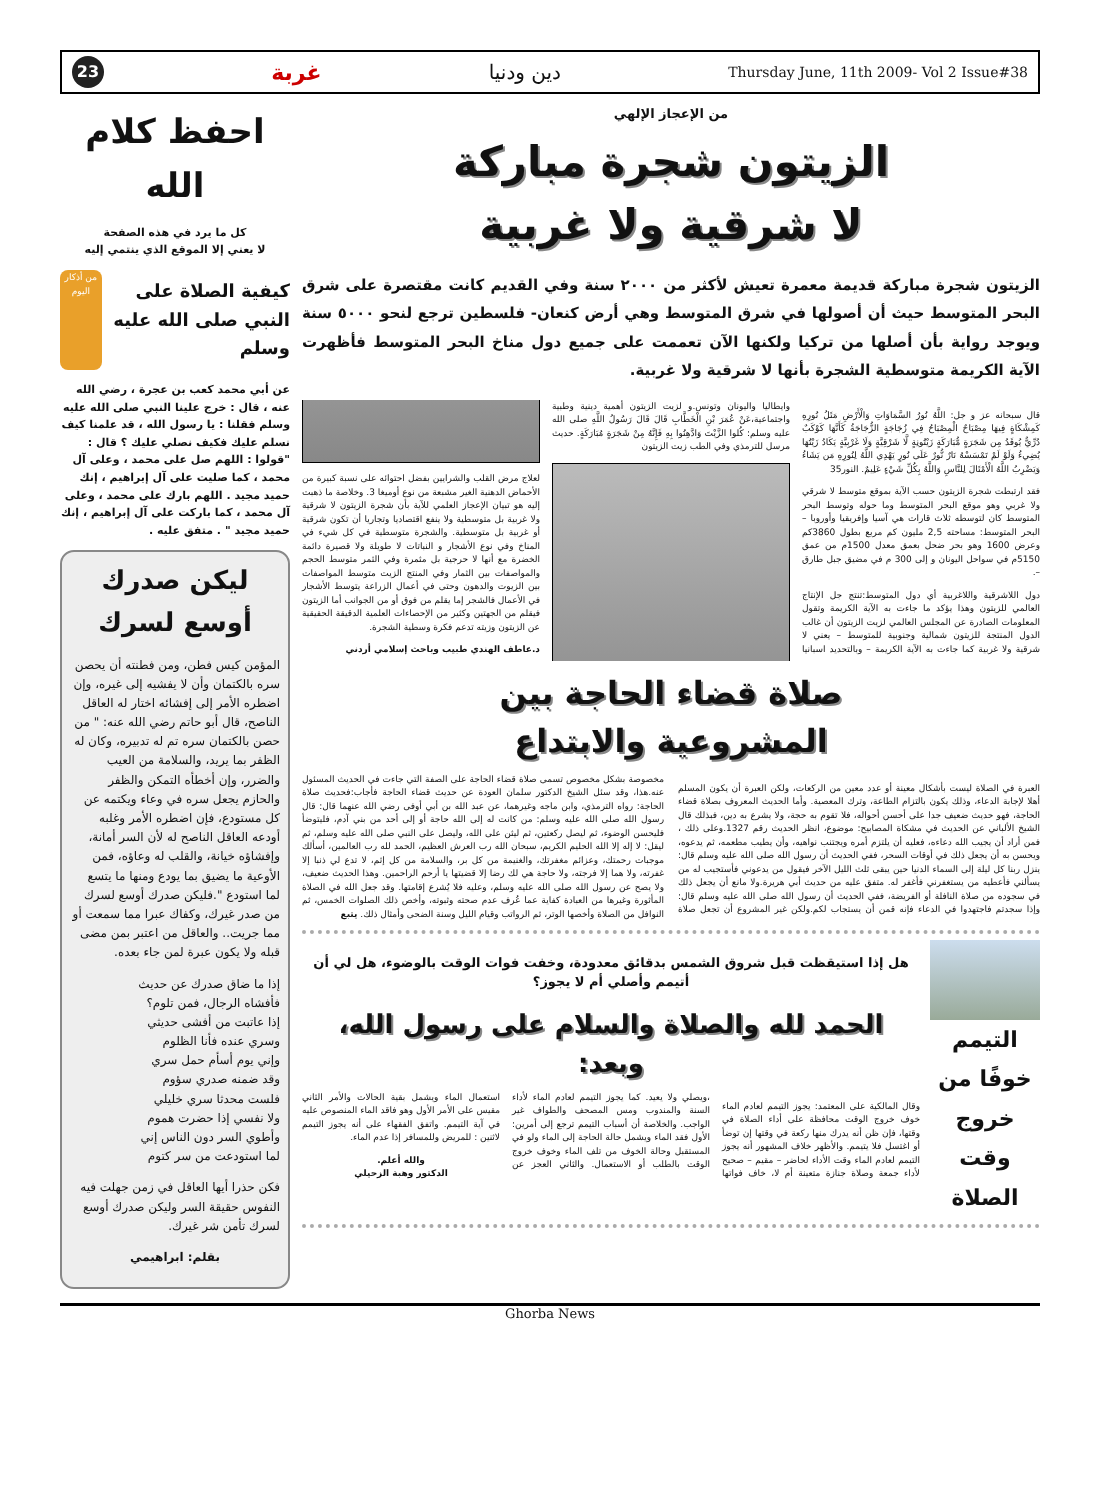23 غربة دين ودنيا Thursday June, 11th 2009- Vol 2 Issue#38
من الإعجاز الإلهي
الزيتون شجرة مباركة
لا شرقية ولا غربية
الزيتون شجرة مباركة قديمة معمرة تعيش لأكثر من ٢٠٠٠ سنة وفي القديم كانت مقتصرة على شرق البحر المتوسط حيث أن أصولها في شرق المتوسط وهي أرض كنعان- فلسطين ترجع لنحو ٥٠٠٠ سنة ويوجد رواية بأن أصلها من تركيا ولكنها الآن تعممت على جميع دول مناخ البحر المتوسط فأظهرت الآية الكريمة متوسطية الشجرة بأنها لا شرقية ولا غربية.
قال سبحانه عز و جل: اللَّهُ نُورُ السَّمَاوَاتِ وَالْأَرْضِ مَثَلُ نُورِهِ كَمِشْكَاةٍ فِيهَا مِصْبَاحٌ الْمِصْبَاحُ فِي زُجَاجَةٍ الزُّجَاجَةُ كَأَنَّهَا كَوْكَبٌ دُرِّيٌّ يُوقَدُ مِن شَجَرَةٍ مُّبَارَكَةٍ زَيْتُونِةٍ لَّا شَرْقِيَّةٍ وَلَا غَرْبِيَّةٍ يَكَادُ زَيْتُهَا يُضِيءُ وَلَوْ لَمْ تَمْسَسْهُ نَارٌ نُّورٌ عَلَى نُورٍ يَهْدِي اللَّهُ لِنُورِهِ مَن يَشَاءُ وَيَضْرِبُ اللَّهُ الْأَمْثَالَ لِلنَّاسِ وَاللَّهُ بِكُلِّ شَيْءٍ عَلِيمٌ. النور35
فقد ارتبطت شجرة الزيتون حسب الآية بموقع متوسط لا شرقي ولا غربي وهو موقع البحر المتوسط وما حوله وتوسط البحر المتوسط كان لتوسطه ثلاث قارات هي آسيا وإفريقيا وأوروبا – البحر المتوسط: مساحته 2,5 مليون كم مربع بطول 3860كم وعرض 1600 وهو بحر ضحل بعمق معدل 1500م من عمق 5150م في سواحل اليونان و إلى 300 م في مضيق جبل طارق –.
دول اللاشرقية واللاغربية أي دول المتوسط:تنتج جل الإنتاج العالمي للزيتون وهذا يؤكد ما جاءت به الآية الكريمة وتقول المعلومات الصادرة عن المجلس العالمي لزيت الزيتون أن غالب الدول المنتجة للزيتون شمالية وجنوبية للمتوسط – يعني لا شرقية ولا غربية كما جاءت به الآية الكريمة – وبالتحديد اسبانيا وايطاليا واليونان وتونس.و لزيت الزيتون أهمية دينية وطبية واجتماعية،عَنْ عُمَرَ بْنِ الْخَطَّابِ قَالَ قَالَ رَسُولُ اللَّهِ صلى الله عليه وسلم: كُلوا الزَّيْتَ وَادَّهِنُوا بِهِ فَإِنَّهُ مِنْ شَجَرَةٍ مُبَارَكَةٍ. حديث مرسل للترمذي وفي الطب زيت الزيتون
لعلاج مرض القلب والشرايين بفضل احتوائه على نسبة كبيرة من الأحماض الدهنية الغير مشبعة من نوع أوميغا 3. وخلاصة ما ذهبت إليه هو تبيان الإعجاز العلمي للآية بأن شجرة الزيتون لا شرقية ولا غربية بل متوسطية ولا ينفع اقتصاديا وتجاريا أن تكون شرقية أو غربية بل متوسطية. والشجرة متوسطية في كل شيء في المناخ وفي نوع الأشجار و النباتات لا طويلة ولا قصيرة دائمة الخضرة مع أنها لا حرجية بل مثمرة وفي الثمر متوسط الحجم والمواصفات بين الثمار وفي المنتج الزيت متوسط المواصفات بين الزيوت والدهون وحتى في أعمال الزراعة يتوسط الأشجار في الأعمال فالشجر إما يقلم من فوق أو من الجوانب أما الزيتون فيقلم من الجهتين وكثير من الإحصاءات العلمية الدقيقة الحقيقية عن الزيتون وزيته تدعم فكرة وسطية الشجرة.
د.عاطف الهندي طبيب وباحث إسلامي أردني
صلاة قضاء الحاجة بين
المشروعية والابتداع
العبرة في الصلاة ليست بأشكال معينة أو عدد معين من الركعات، ولكن العبرة أن يكون المسلم أهلا لإجابة الدعاء، وذلك يكون بالتزام الطاعة، وترك المعصية. وأما الحديث المعروف بصلاة قضاء الحاجة، فهو حديث ضعيف جدا على أحسن أحواله، فلا تقوم به حجة، ولا يشرع به دين، فبذلك قال الشيخ الألباني عن الحديث في مشكاة المصابيح: موضوع، انظر الحديث رقم 1327.وعلى ذلك ، فمن أراد أن يجيب الله دعاءه، فعليه أن يلتزم أمره ويجتنب نواهيه، وأن يطيب مطعمه، ثم يدعوه، ويحسن به أن يجعل ذلك في أوقات السحر، ففي الحديث أن رسول الله صلى الله عليه وسلم قال: ينزل ربنا كل ليلة إلى السماء الدنيا حين يبقى ثلث الليل الآخر فيقول من يدعوني فأستجيب له من يسألني فأعطيه من يستغفرني فأغفر له. متفق عليه من حديث أبي هريرة.ولا مانع أن يجعل ذلك في سجوده من صلاة النافلة أو الفريضة، ففي الحديث أن رسول الله صلى الله عليه وسلم قال: وإذا سجدتم فاجتهدوا في الدعاء فإنه قمن أن يستجاب لكم.ولكن غير المشروع أن تجعل صلاة مخصوصة بشكل مخصوص تسمى صلاة قضاء الحاجة على الصفة التي جاءت في الحديث المسئول عنه.هذا، وقد سئل الشيخ الدكتور سلمان العودة عن حديث قضاء الحاجة فأجاب:فحديث صلاة الحاجة: رواه الترمذي، وابن ماجه وغيرهما، عن عبد الله بن أبي أوفى رضي الله عنهما قال: قال رسول الله صلى الله عليه وسلم: من كانت له إلى الله حاجة أو إلى أحد من بني آدم، فليتوضأ فليحسن الوضوء، ثم ليصل ركعتين، ثم ليثن على الله، وليصل على النبي صلى الله عليه وسلم، ثم ليقل: لا إله إلا الله الحليم الكريم، سبحان الله رب العرش العظيم، الحمد لله رب العالمين، أسألك موجبات رحمتك، وعزائم مغفرتك، والغنيمة من كل بر، والسلامة من كل إثم، لا تدع لي ذنبا إلا غفرته، ولا هما إلا فرجته، ولا حاجة هي لك رضا إلا قضيتها يا أرحم الراحمين. وهذا الحديث ضعيف، ولا يصح عن رسول الله صلى الله عليه وسلم، وعليه فلا يُشرع إقامتها. وقد جعل الله في الصلاة المأثورة وغيرها من العبادة كفاية عما عُرف عدم صحته وثبوته، وأخص ذلك الصلوات الخمس، ثم النوافل من الصلاة وأخصها الوتر، ثم الرواتب وقيام الليل وسنة الضحى وأمثال ذلك. يتبع
التيمم خوفًا من خروج وقت الصلاة
هل إذا استيقظت قبل شروق الشمس بدقائق معدودة، وخفت فوات الوقت بالوضوء، هل لي أن أتيمم وأصلي أم لا يجوز؟
الحمد لله والصلاة والسلام على رسول الله، وبعد:
وقال المالكية على المعتمد: يجوز التيمم لعادم الماء خوف خروج الوقت محافظة على أداء الصلاة في وقتها، فإن ظن أنه يدرك منها ركعة في وقتها إن توضأ أو اغتسل فلا يتيمم. والأظهر خلاف المشهور أنه يجوز التيمم لعادم الماء وقت الأداء لحاضر – مقيم – صحيح لأداء جمعة وصلاة جنازة متعينة أم لا، خاف فواتها ،ويصلي ولا يعيد. كما يجوز التيمم لعادم الماء لأداء السنة والمندوب ومس المصحف والطواف غير الواجب. والخلاصة أن أسباب التيمم ترجع إلى أمرين: الأول فقد الماء ويشمل حالة الحاجة إلى الماء ولو في المستقبل وحالة الخوف من تلف الماء وخوف خروج الوقت بالطلب أو الاستعمال. والثاني العجز عن استعمال الماء ويشمل بقية الحالات والأمر الثاني مقيس على الأمر الأول وهو فاقد الماء المنصوص عليه في آية التيمم. واتفق الفقهاء على أنه يجوز التيمم لاثنين : للمريض وللمسافر إذا عدم الماء.
والله أعلم.
الدكتور وهبة الزحيلي
احفظ كلام
الله
كل ما يرد في هذه الصفحة
لا يعني إلا الموقع الذي ينتمي إليه
كيفية الصلاة على النبي صلى الله عليه وسلم
من أذكار اليوم
عن أبي محمد كعب بن عجرة ، رضي الله عنه ، قال : خرج علينا النبي صلى الله عليه وسلم فقلنا : يا رسول الله ، قد علمنا كيف نسلم عليك فكيف نصلي عليك ؟ قال : "قولوا : اللهم صل على محمد ، وعلى آل محمد ، كما صليت على آل إبراهيم ، إنك حميد مجيد . اللهم بارك على محمد ، وعلى آل محمد ، كما باركت على آل إبراهيم ، إنك حميد مجيد " . متفق عليه .
ليكن صدرك
أوسع لسرك
المؤمن كيس فطن، ومن فطنته أن يحصن سره بالكتمان وأن لا يفشيه إلى غيره، وإن اضطره الأمر إلى إفشائه اختار له العاقل الناصح، قال أبو حاتم رضي الله عنه: " من حصن بالكتمان سره تم له تدبيره، وكان له الظفر بما يريد، والسلامة من العيب والضرر، وإن أخطأه التمكن والظفر والحازم يجعل سره في وعاء ويكتمه عن كل مستودع، فإن اضطره الأمر وغلبه أودعه العاقل الناصح له لأن السر أمانة، وإفشاؤه خيانة، والقلب له وعاؤه، فمن الأوعية ما يضيق بما يودع ومنها ما يتسع لما استودع ".فليكن صدرك أوسع لسرك من صدر غيرك، وكفاك عبرا مما سمعت أو مما جريت.. والعاقل من اعتبر بمن مضى قبله ولا يكون عبرة لمن جاء بعده.
إذا ما ضاق صدرك عن حديث
فأفشاه الرجال، فمن تلوم؟
إذا عاتبت من أفشى حديثي
وسري عنده فأنا الظلوم
وإني يوم أسأم حمل سري
وقد ضمنه صدري سؤوم
فلست محدثا سري خليلي
ولا نفسي إذا حضرت هموم
وأطوي السر دون الناس إني
لما استودعت من سر كتوم
فكن حذرا أيها العاقل في زمن جهلت فيه النفوس حقيقة السر وليكن صدرك أوسع لسرك تأمن شر غيرك.
بقلم: ابراهيمي
Ghorba News